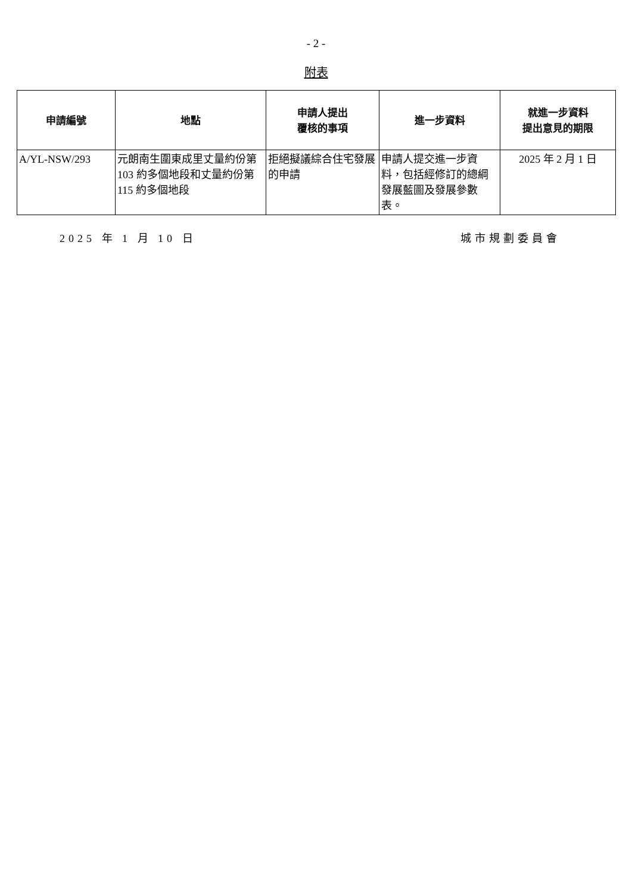- 2 -
附表
| 申請編號 | 地點 | 申請人提出 覆核的事項 | 進一步資料 | 就進一步資料 提出意見的期限 |
| --- | --- | --- | --- | --- |
| A/YL-NSW/293 | 元朗南生圍東成里丈量約份第 103 約多個地段和丈量約份第 115 約多個地段 | 拒絕擬議綜合住宅發展的申請 | 申請人提交進一步資料，包括經修訂的總綱發展藍圖及發展參數表。 | 2025 年 2 月 1 日 |
2025 年 1 月 10 日 城市規劃委員會